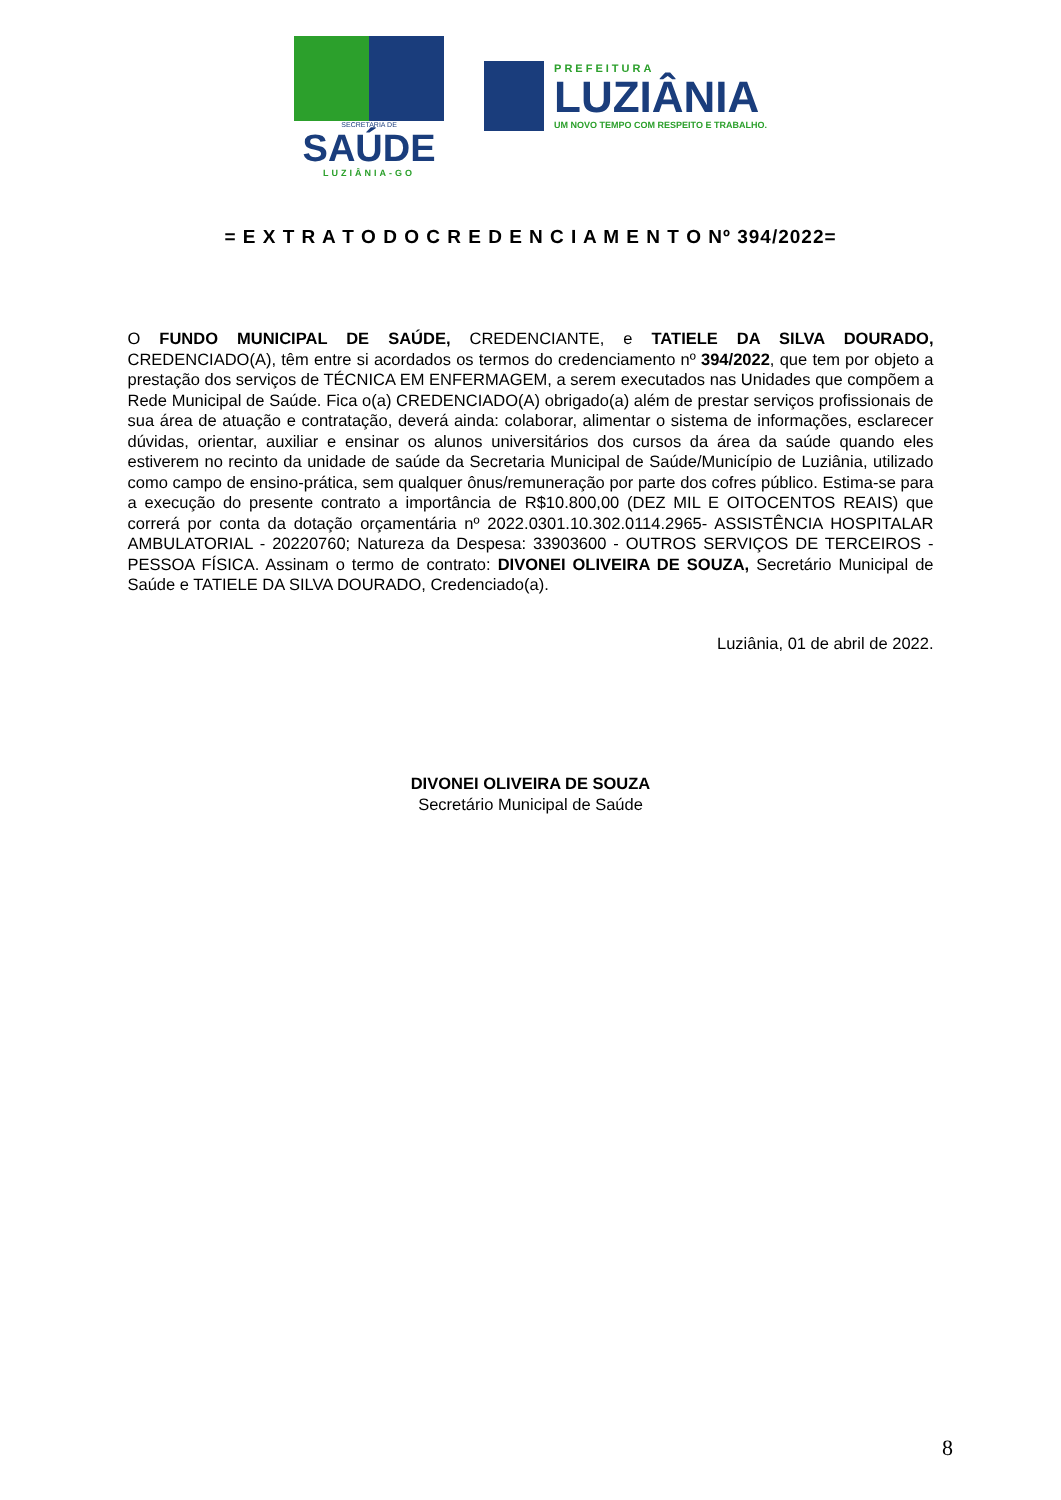SECRETARIA DE
SAÚDE
LUZIÂNIA-GO
PREFEITURA
LUZIÂNIA
UM NOVO TEMPO COM RESPEITO E TRABALHO.
= E X T R A T O D O C R E D E N C I A M E N T O Nº 394/2022=
O FUNDO MUNICIPAL DE SAÚDE, CREDENCIANTE, e TATIELE DA SILVA DOURADO, CREDENCIADO(A), têm entre si acordados os termos do credenciamento nº 394/2022, que tem por objeto a prestação dos serviços de TÉCNICA EM ENFERMAGEM, a serem executados nas Unidades que compõem a Rede Municipal de Saúde. Fica o(a) CREDENCIADO(A) obrigado(a) além de prestar serviços profissionais de sua área de atuação e contratação, deverá ainda: colaborar, alimentar o sistema de informações, esclarecer dúvidas, orientar, auxiliar e ensinar os alunos universitários dos cursos da área da saúde quando eles estiverem no recinto da unidade de saúde da Secretaria Municipal de Saúde/Município de Luziânia, utilizado como campo de ensino-prática, sem qualquer ônus/remuneração por parte dos cofres público. Estima-se para a execução do presente contrato a importância de R$10.800,00 (DEZ MIL E OITOCENTOS REAIS) que correrá por conta da dotação orçamentária nº 2022.0301.10.302.0114.2965- ASSISTÊNCIA HOSPITALAR AMBULATORIAL - 20220760; Natureza da Despesa: 33903600 - OUTROS SERVIÇOS DE TERCEIROS - PESSOA FÍSICA. Assinam o termo de contrato: DIVONEI OLIVEIRA DE SOUZA, Secretário Municipal de Saúde e TATIELE DA SILVA DOURADO, Credenciado(a).
Luziânia, 01 de abril de 2022.
DIVONEI OLIVEIRA DE SOUZA
Secretário Municipal de Saúde
8